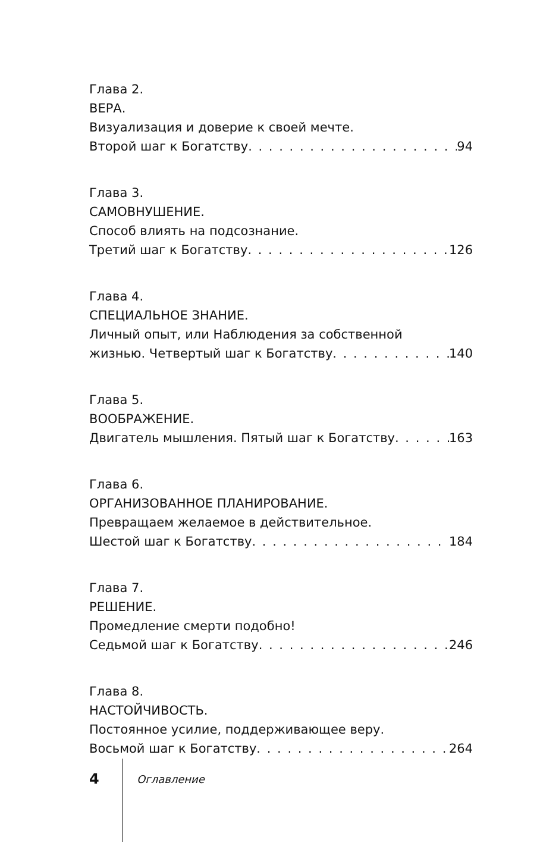Глава 2.
ВЕРА.
Визуализация и доверие к своей мечте.
Второй шаг к Богатству 94
Глава 3.
САМОВНУШЕНИЕ.
Способ влиять на подсознание.
Третий шаг к Богатству 126
Глава 4.
СПЕЦИАЛЬНОЕ ЗНАНИЕ.
Личный опыт, или Наблюдения за собственной
жизнью. Четвертый шаг к Богатству 140
Глава 5.
ВООБРАЖЕНИЕ.
Двигатель мышления. Пятый шаг к Богатству 163
Глава 6.
ОРГАНИЗОВАННОЕ ПЛАНИРОВАНИЕ.
Превращаем желаемое в действительное.
Шестой шаг к Богатству 184
Глава 7.
РЕШЕНИЕ.
Промедление смерти подобно!
Седьмой шаг к Богатству 246
Глава 8.
НАСТОЙЧИВОСТЬ.
Постоянное усилие, поддерживающее веру.
Восьмой шаг к Богатству 264
4 Оглавление